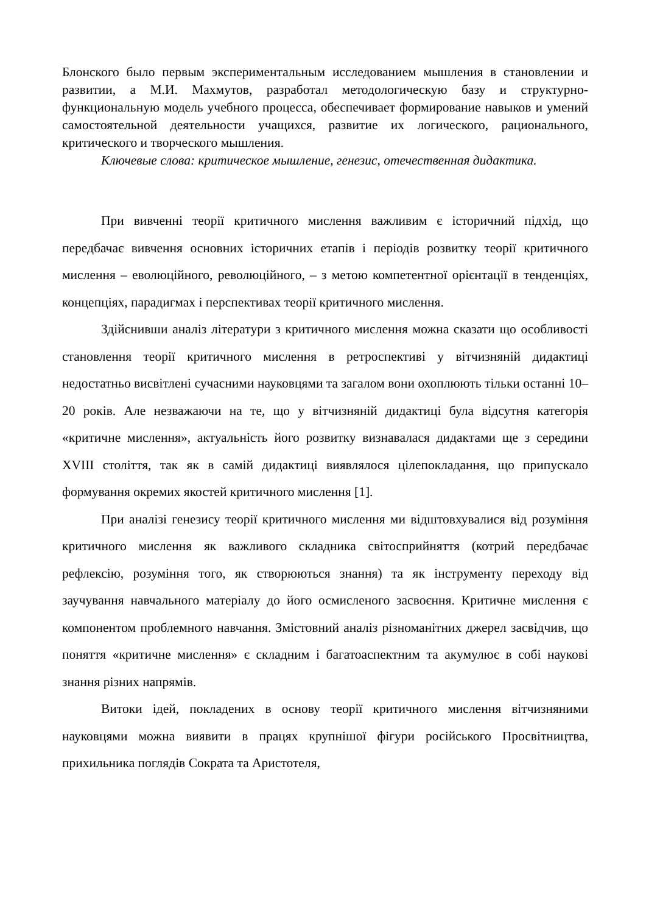Блонского было первым экспериментальным исследованием мышления в становлении и развитии, а М.И. Махмутов, разработал методологическую базу и структурно-функциональную модель учебного процесса, обеспечивает формирование навыков и умений самостоятельной деятельности учащихся, развитие их логического, рационального, критического и творческого мышления.
Ключевые слова: критическое мышление, генезис, отечественная дидактика.
При вивченні теорії критичного мислення важливим є історичний підхід, що передбачає вивчення основних історичних етапів і періодів розвитку теорії критичного мислення – еволюційного, революційного, – з метою компетентної орієнтації в тенденціях, концепціях, парадигмах і перспективах теорії критичного мислення.
Здійснивши аналіз літератури з критичного мислення можна сказати що особливості становлення теорії критичного мислення в ретроспективі у вітчизняній дидактиці недостатньо висвітлені сучасними науковцями та загалом вони охоплюють тільки останні 10–20 років. Але незважаючи на те, що у вітчизняній дидактиці була відсутня категорія «критичне мислення», актуальність його розвитку визнавалася дидактами ще з середини XVIII століття, так як в самій дидактиці виявлялося цілепокладання, що припускало формування окремих якостей критичного мислення [1].
При аналізі генезису теорії критичного мислення ми відштовхувалися від розуміння критичного мислення як важливого складника світосприйняття (котрий передбачає рефлексію, розуміння того, як створюються знання) та як інструменту переходу від заучування навчального матеріалу до його осмисленого засвоєння. Критичне мислення є компонентом проблемного навчання. Змістовний аналіз різноманітних джерел засвідчив, що поняття «критичне мислення» є складним і багатоаспектним та акумулює в собі наукові знання різних напрямів.
Витоки ідей, покладених в основу теорії критичного мислення вітчизняними науковцями можна виявити в працях крупнішої фігури російського Просвітництва, прихильника поглядів Сократа та Аристотеля,